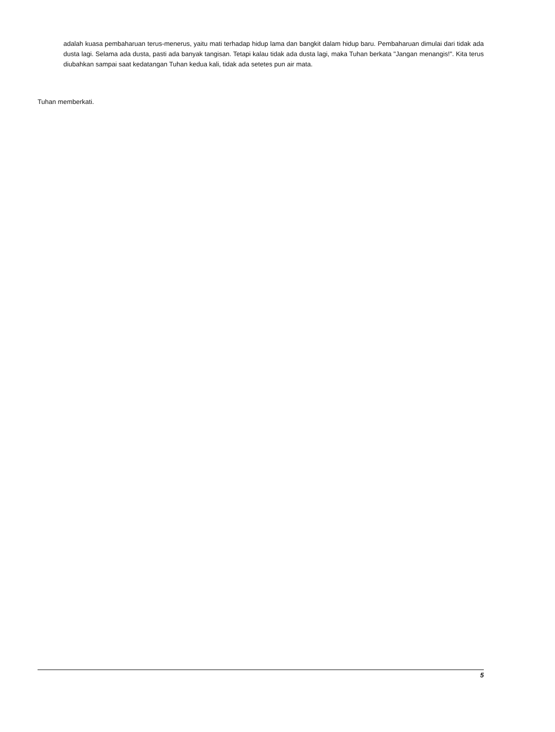adalah kuasa pembaharuan terus-menerus, yaitu mati terhadap hidup lama dan bangkit dalam hidup baru. Pembaharuan dimulai dari tidak ada dusta lagi. Selama ada dusta, pasti ada banyak tangisan. Tetapi kalau tidak ada dusta lagi, maka Tuhan berkata "Jangan menangis!". Kita terus diubahkan sampai saat kedatangan Tuhan kedua kali, tidak ada setetes pun air mata.
Tuhan memberkati.
5